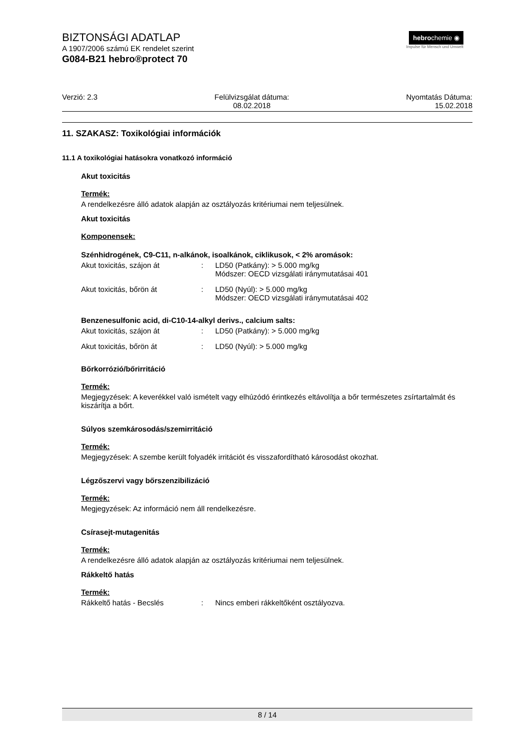BIZTONSÁGI ADATLAP
A 1907/2006 számú EK rendelet szerint
G084-B21 hebro®protect 70
hebrochemie ◉
Impulse für Mensch und Umwelt
Verzió: 2.3 Felülvizsgálat dátuma:
08.02.2018
Nyomtatás Dátuma:
15.02.2018
11. SZAKASZ: Toxikológiai információk
11.1 A toxikológiai hatásokra vonatkozó információ
Akut toxicitás
Termék:
A rendelkezésre álló adatok alapján az osztályozás kritériumai nem teljesülnek.
Akut toxicitás
Komponensek:
Szénhidrogének, C9-C11, n-alkánok, isoalkánok, ciklikusok, < 2% aromások:
| Akut toxicitás, szájon át | : | LD50 (Patkány): > 5.000 mg/kg Módszer: OECD vizsgálati iránymutatásai 401 |
| Akut toxicitás, bőrön át | : | LD50 (Nyúl): > 5.000 mg/kg Módszer: OECD vizsgálati iránymutatásai 402 |
Benzenesulfonic acid, di-C10-14-alkyl derivs., calcium salts:
| Akut toxicitás, szájon át | : | LD50 (Patkány): > 5.000 mg/kg |
| Akut toxicitás, bőrön át | : | LD50 (Nyúl): > 5.000 mg/kg |
Bőrkorrózió/bőrirritáció
Termék:
Megjegyzések: A keverékkel való ismételt vagy elhúzódó érintkezés eltávolítja a bőr természetes zsírtartalmát és kiszárítja a bőrt.
Súlyos szemkárosodás/szemirritáció
Termék:
Megjegyzések: A szembe került folyadék irritációt és visszafordítható károsodást okozhat.
Légzőszervi vagy bőrszenzibilizáció
Termék:
Megjegyzések: Az információ nem áll rendelkezésre.
Csírasejt-mutagenitás
Termék:
A rendelkezésre álló adatok alapján az osztályozás kritériumai nem teljesülnek.
Rákkeltő hatás
Termék:
| Rákkeltő hatás - Becslés | : | Nincs emberi rákkeltőként osztályozva. |
8 / 14